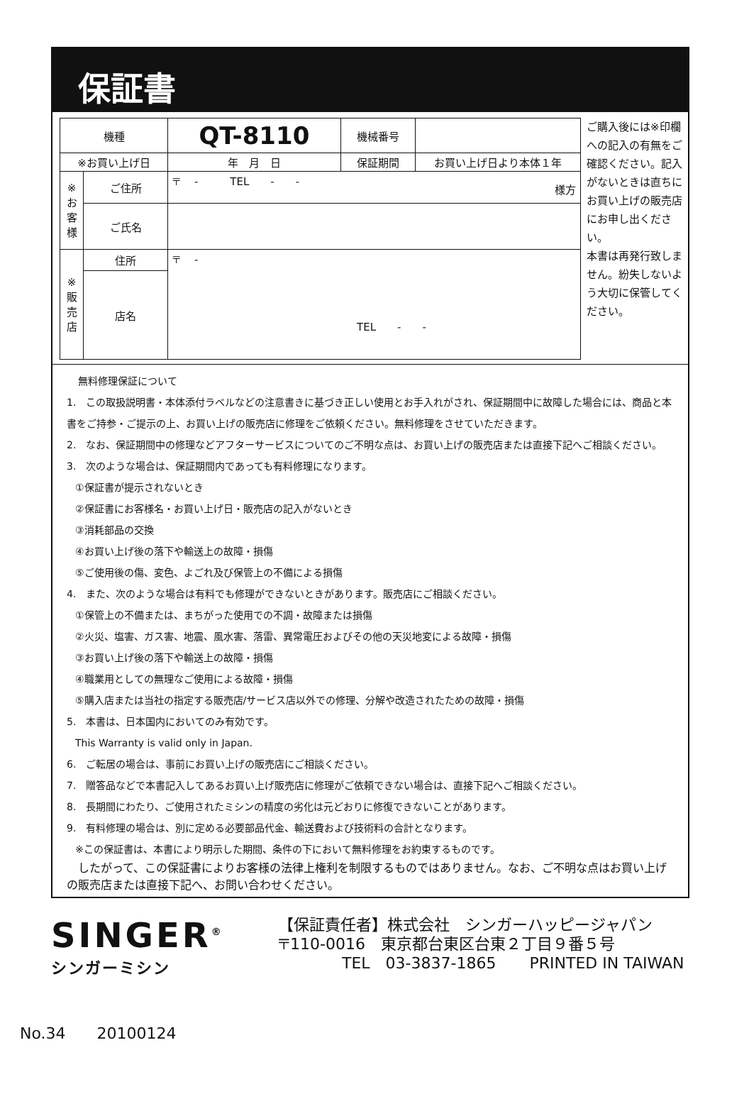保証書
| 機種 | | QT-8110 | 機械番号 | |
| ※お買い上げ日 | | 年 月 日 | 保証期間 | お買い上げ日より本体１年 |
| ※ お 客 様 | ご住所 | 〒 - TEL - - 様方 | | |
| | ご氏名 | | | |
| ※ 販 売 店 | 住所 | 〒 - TEL - - | | |
| | 店名 | | | |
ご購入後には※印欄への記入の有無をご確認ください。記入がないときは直ちにお買い上げの販売店にお申し出ください。
本書は再発行致しません。紛失しないよう大切に保管してください。
無料修理保証について
1.　この取扱説明書・本体添付ラベルなどの注意書きに基づき正しい使用とお手入れがされ、保証期間中に故障した場合には、商品と本書をご持参・ご提示の上、お買い上げの販売店に修理をご依頼ください。無料修理をさせていただきます。
2.　なお、保証期間中の修理などアフターサービスについてのご不明な点は、お買い上げの販売店または直接下記へご相談ください。
3.　次のような場合は、保証期間内であっても有料修理になります。
①保証書が提示されないとき
②保証書にお客様名・お買い上げ日・販売店の記入がないとき
③消耗部品の交換
④お買い上げ後の落下や輸送上の故障・損傷
⑤ご使用後の傷、変色、よごれ及び保管上の不備による損傷
4.　また、次のような場合は有料でも修理ができないときがあります。販売店にご相談ください。
①保管上の不備または、まちがった使用での不調・故障または損傷
②火災、塩害、ガス害、地震、風水害、落雷、異常電圧およびその他の天災地変による故障・損傷
③お買い上げ後の落下や輸送上の故障・損傷
④職業用としての無理なご使用による故障・損傷
⑤購入店または当社の指定する販売店/サービス店以外での修理、分解や改造されたための故障・損傷
5.　本書は、日本国内においてのみ有効です。
This Warranty is valid only in Japan.
6.　ご転居の場合は、事前にお買い上げの販売店にご相談ください。
7.　贈答品などで本書記入してあるお買い上げ販売店に修理がご依頼できない場合は、直接下記へご相談ください。
8.　長期間にわたり、ご使用されたミシンの精度の劣化は元どおりに修復できないことがあります。
9.　有料修理の場合は、別に定める必要部品代金、輸送費および技術料の合計となります。
※この保証書は、本書により明示した期間、条件の下において無料修理をお約束するものです。
　したがって、この保証書によりお客様の法律上権利を制限するものではありません。なお、ご不明な点はお買い上げの販売店または直接下記へ、お問い合わせください。
SINGER<sup>®</sup>
シンガーミシン
【保証責任者】株式会社　シンガーハッピージャパン
〒110-0016　東京都台東区台東２丁目９番５号
TEL　03-3837-1865 PRINTED IN TAIWAN
No.34　　20100124